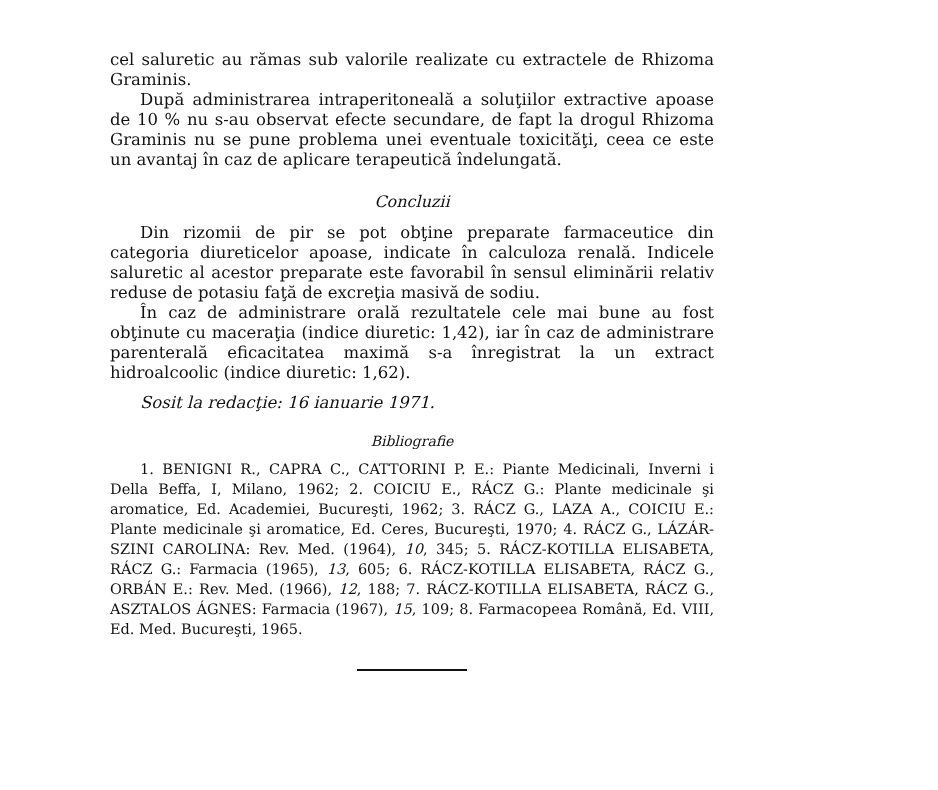cel saluretic au rămas sub valorile realizate cu extractele de Rhizoma Graminis.
După administrarea intraperitoneală a soluţiilor extractive apoase de 10 % nu s-au observat efecte secundare, de fapt la drogul Rhizoma Graminis nu se pune problema unei eventuale toxicităţi, ceea ce este un avantaj în caz de aplicare terapeutică îndelungată.
Concluzii
Din rizomii de pir se pot obţine preparate farmaceutice din categoria diureticelor apoase, indicate în calculoza renală. Indicele saluretic al acestor preparate este favorabil în sensul eliminării relativ reduse de potasiu faţă de excreţia masivă de sodiu.
În caz de administrare orală rezultatele cele mai bune au fost obţinute cu maceraţia (indice diuretic: 1,42), iar în caz de administrare parenterală eficacitatea maximă s-a înregistrat la un extract hidroalcoolic (indice diuretic: 1,62).
Sosit la redacţie: 16 ianuarie 1971.
Bibliografie
1. BENIGNI R., CAPRA C., CATTORINI P. E.: Piante Medicinali, Inverni i Della Beffa, I, Milano, 1962; 2. COICIU E., RÁCZ G.: Plante medicinale şi aromatice, Ed. Academiei, Bucureşti, 1962; 3. RÁCZ G., LAZA A., COICIU E.: Plante medicinale şi aromatice, Ed. Ceres, Bucureşti, 1970; 4. RÁCZ G., LÁZÁR-SZINI CAROLINA: Rev. Med. (1964), 10, 345; 5. RÁCZ-KOTILLA ELISABETA, RÁCZ G.: Farmacia (1965), 13, 605; 6. RÁCZ-KOTILLA ELISABETA, RÁCZ G., ORBÁN E.: Rev. Med. (1966), 12, 188; 7. RÁCZ-KOTILLA ELISABETA, RÁCZ G., ASZTALOS ÁGNES: Farmacia (1967), 15, 109; 8. Farmacopeea Română, Ed. VIII, Ed. Med. Bucureşti, 1965.